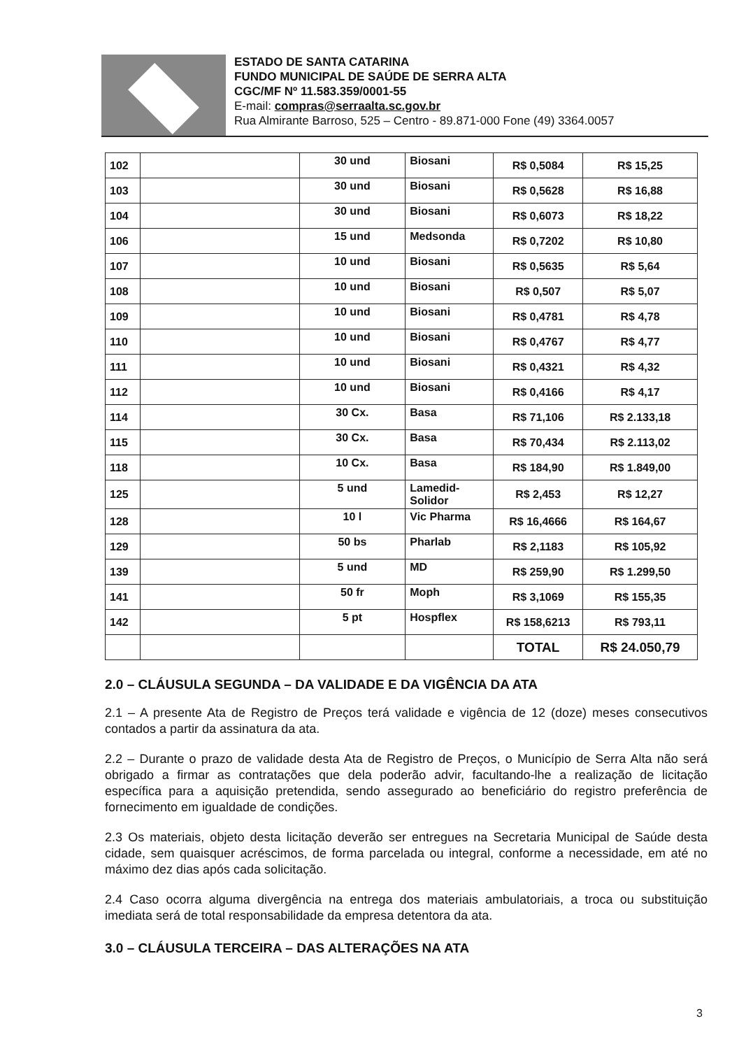ESTADO DE SANTA CATARINA
FUNDO MUNICIPAL DE SAÚDE DE SERRA ALTA
CGC/MF Nº 11.583.359/0001-55
E-mail: compras@serraalta.sc.gov.br
Rua Almirante Barroso, 525 – Centro - 89.871-000 Fone (49) 3364.0057
| 102 | | 30 und | Biosani | R$ 0,5084 | R$ 15,25 |
| 103 | | 30 und | Biosani | R$ 0,5628 | R$ 16,88 |
| 104 | | 30 und | Biosani | R$ 0,6073 | R$ 18,22 |
| 106 | | 15 und | Medsonda | R$ 0,7202 | R$ 10,80 |
| 107 | | 10 und | Biosani | R$ 0,5635 | R$ 5,64 |
| 108 | | 10 und | Biosani | R$ 0,507 | R$ 5,07 |
| 109 | | 10 und | Biosani | R$ 0,4781 | R$ 4,78 |
| 110 | | 10 und | Biosani | R$ 0,4767 | R$ 4,77 |
| 111 | | 10 und | Biosani | R$ 0,4321 | R$ 4,32 |
| 112 | | 10 und | Biosani | R$ 0,4166 | R$ 4,17 |
| 114 | | 30 Cx. | Basa | R$ 71,106 | R$ 2.133,18 |
| 115 | | 30 Cx. | Basa | R$ 70,434 | R$ 2.113,02 |
| 118 | | 10 Cx. | Basa | R$ 184,90 | R$ 1.849,00 |
| 125 | | 5 und | Lamedid- Solidor | R$ 2,453 | R$ 12,27 |
| 128 | | 10 l | Vic Pharma | R$ 16,4666 | R$ 164,67 |
| 129 | | 50 bs | Pharlab | R$ 2,1183 | R$ 105,92 |
| 139 | | 5 und | MD | R$ 259,90 | R$ 1.299,50 |
| 141 | | 50 fr | Moph | R$ 3,1069 | R$ 155,35 |
| 142 | | 5 pt | Hospflex | R$ 158,6213 | R$ 793,11 |
| | | | | TOTAL | R$ 24.050,79 |
2.0 – CLÁUSULA SEGUNDA – DA VALIDADE E DA VIGÊNCIA DA ATA
2.1 – A presente Ata de Registro de Preços terá validade e vigência de 12 (doze) meses consecutivos contados a partir da assinatura da ata.
2.2 – Durante o prazo de validade desta Ata de Registro de Preços, o Município de Serra Alta não será obrigado a firmar as contratações que dela poderão advir, facultando-lhe a realização de licitação específica para a aquisição pretendida, sendo assegurado ao beneficiário do registro preferência de fornecimento em igualdade de condições.
2.3 Os materiais, objeto desta licitação deverão ser entregues na Secretaria Municipal de Saúde desta cidade, sem quaisquer acréscimos, de forma parcelada ou integral, conforme a necessidade, em até no máximo dez dias após cada solicitação.
2.4 Caso ocorra alguma divergência na entrega dos materiais ambulatoriais, a troca ou substituição imediata será de total responsabilidade da empresa detentora da ata.
3.0 – CLÁUSULA TERCEIRA – DAS ALTERAÇÕES NA ATA
3